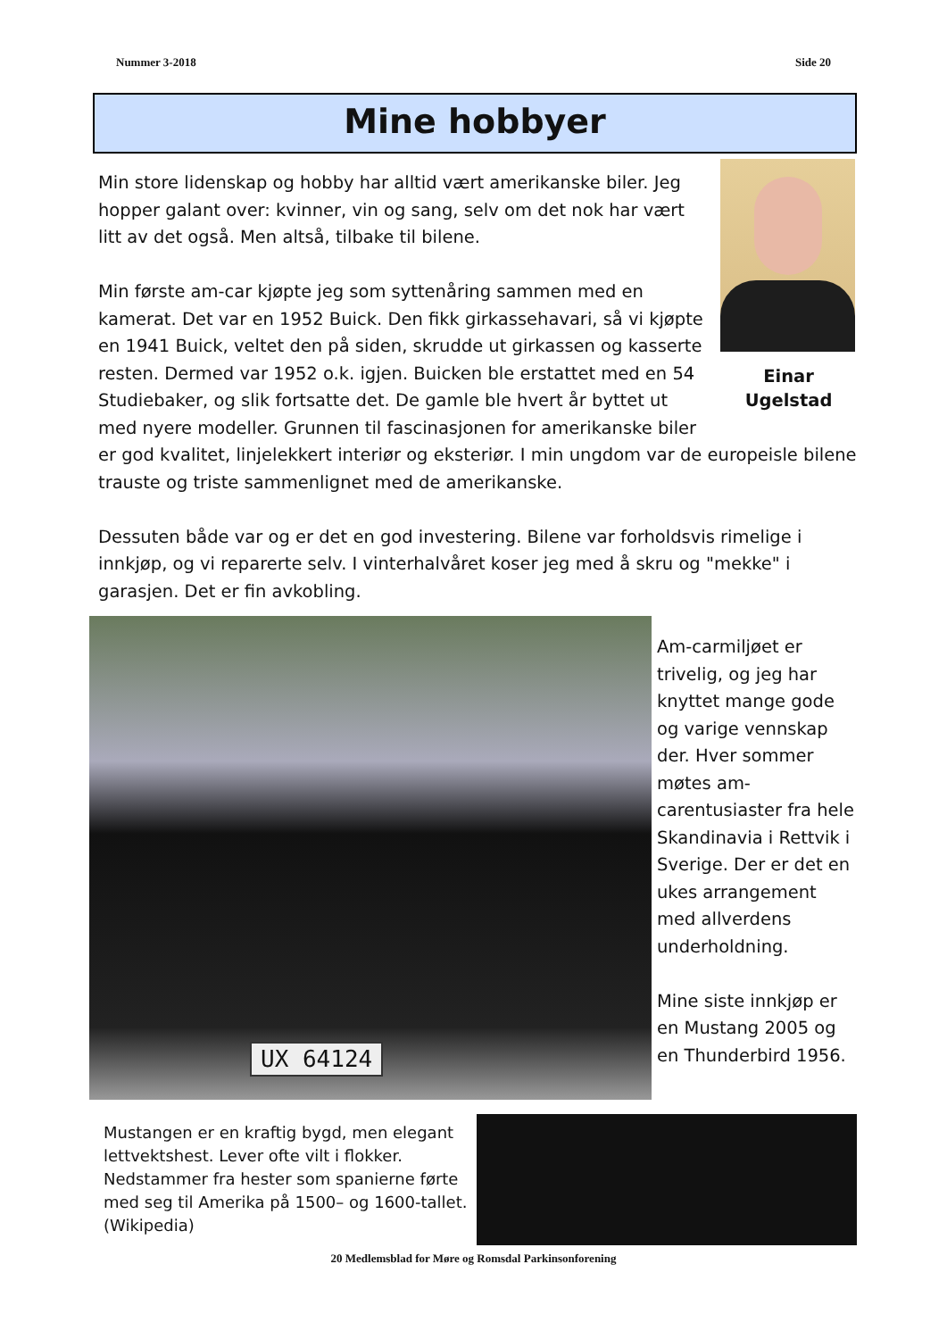Nummer 3-2018 Side 20
Mine hobbyer
Einar
Ugelstad
Min store lidenskap og hobby har alltid vært amerikanske biler. Jeg hopper galant over: kvinner, vin og sang, selv om det nok har vært litt av det også. Men altså, tilbake til bilene.
Min første am-car kjøpte jeg som syttenåring sammen med en kamerat. Det var en 1952 Buick. Den fikk girkassehavari, så vi kjøpte en 1941 Buick, veltet den på siden, skrudde ut girkassen og kasserte resten. Dermed var 1952 o.k. igjen. Buicken ble erstattet med en 54 Studiebaker, og slik fortsatte det. De gamle ble hvert år byttet ut med nyere modeller. Grunnen til fascinasjonen for amerikanske biler er god kvalitet, linjelekkert interiør og eksteriør. I min ungdom var de europeisle bilene trauste og triste sammenlignet med de amerikanske.
Dessuten både var og er det en god investering. Bilene var forholdsvis rimelige i innkjøp, og vi reparerte selv. I vinterhalvåret koser jeg med å skru og "mekke" i garasjen. Det er fin avkobling.
UX 64124
Am-carmiljøet er trivelig, og jeg har knyttet mange gode og varige vennskap der. Hver sommer møtes am-carentusiaster fra hele Skandinavia i Rettvik i Sverige. Der er det en ukes arrangement med allverdens underholdning.
Mine siste innkjøp er en Mustang 2005 og en Thunderbird 1956.
Mustangen er en kraftig bygd, men elegant lettvektshest. Lever ofte vilt i flokker. Nedstammer fra hester som spanierne førte med seg til Amerika på 1500– og 1600-tallet. (Wikipedia)
20 Medlemsblad for Møre og Romsdal Parkinsonforening